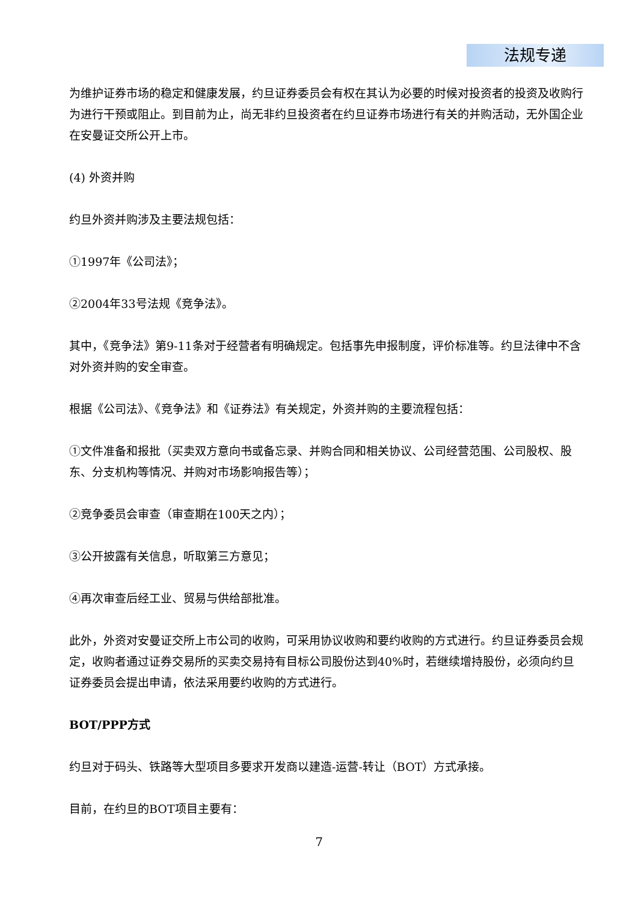法规专递
为维护证券市场的稳定和健康发展，约旦证券委员会有权在其认为必要的时候对投资者的投资及收购行为进行干预或阻止。到目前为止，尚无非约旦投资者在约旦证券市场进行有关的并购活动，无外国企业在安曼证交所公开上市。
(4) 外资并购
约旦外资并购涉及主要法规包括：
①1997年《公司法》；
②2004年33号法规《竞争法》。
其中，《竞争法》第9-11条对于经营者有明确规定。包括事先申报制度，评价标准等。约旦法律中不含对外资并购的安全审查。
根据《公司法》、《竞争法》和《证券法》有关规定，外资并购的主要流程包括：
①文件准备和报批（买卖双方意向书或备忘录、并购合同和相关协议、公司经营范围、公司股权、股东、分支机构等情况、并购对市场影响报告等）；
②竞争委员会审查（审查期在100天之内）；
③公开披露有关信息，听取第三方意见；
④再次审查后经工业、贸易与供给部批准。
此外，外资对安曼证交所上市公司的收购，可采用协议收购和要约收购的方式进行。约旦证券委员会规定，收购者通过证券交易所的买卖交易持有目标公司股份达到40%时，若继续增持股份，必须向约旦证券委员会提出申请，依法采用要约收购的方式进行。
BOT/PPP方式
约旦对于码头、铁路等大型项目多要求开发商以建造-运营-转让（BOT）方式承接。
目前，在约旦的BOT项目主要有：
7